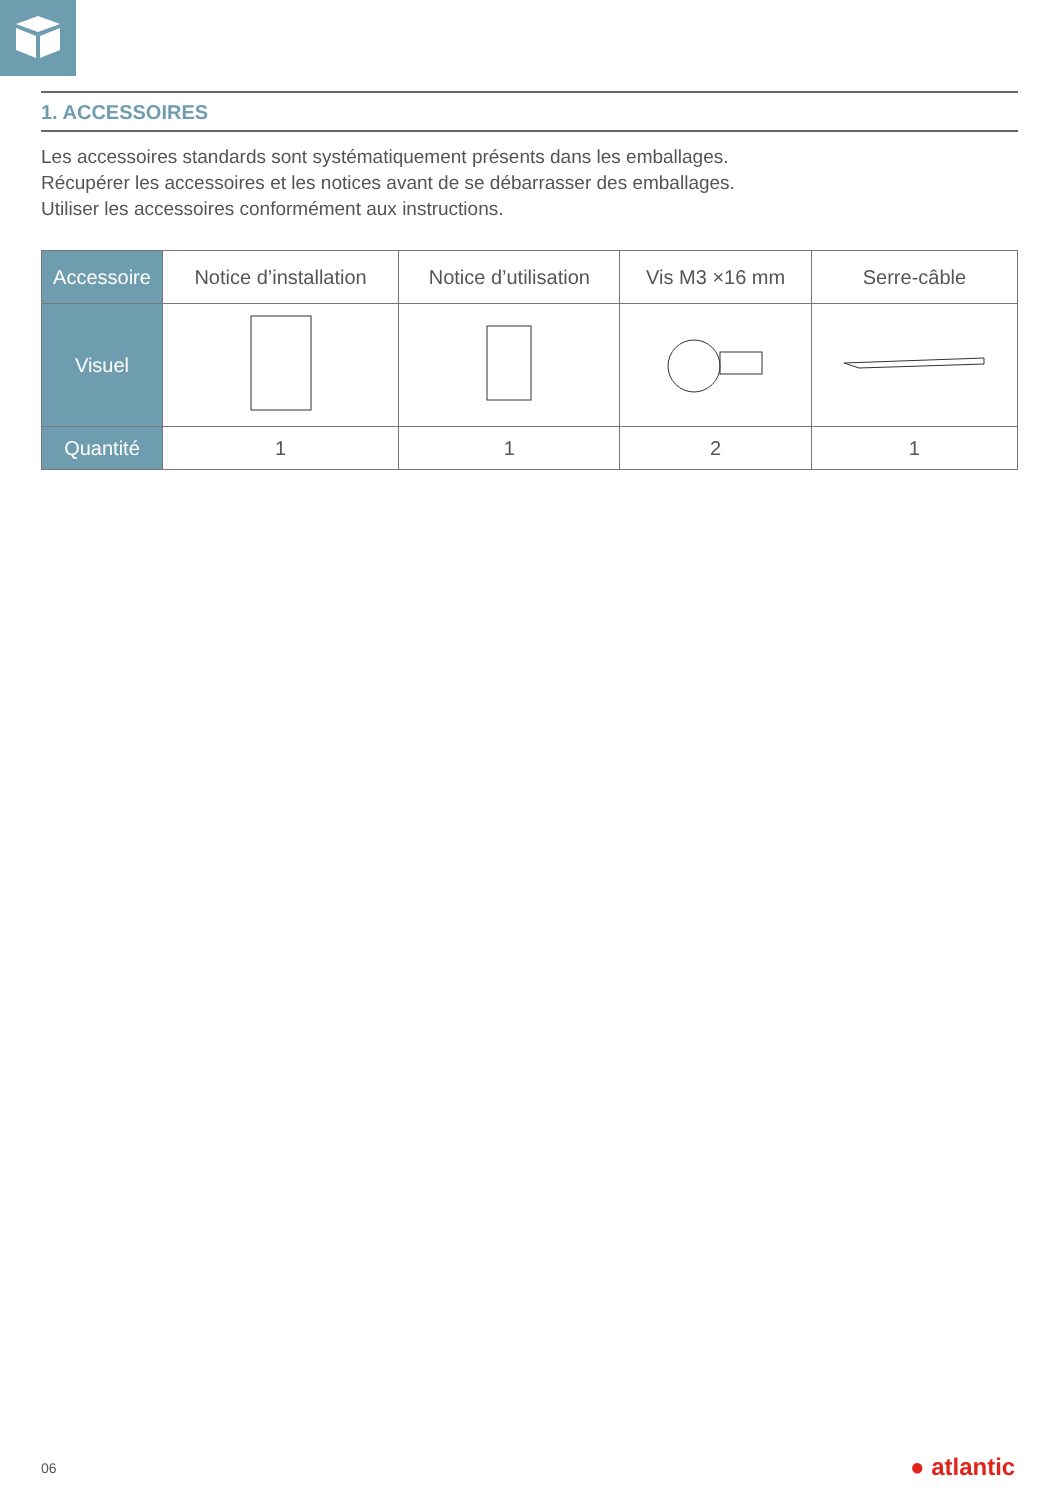1. ACCESSOIRES
Les accessoires standards sont systématiquement présents dans les emballages.
Récupérer les accessoires et les notices avant de se débarrasser des emballages.
Utiliser les accessoires conformément aux instructions.
| Accessoire | Notice d’installation | Notice d’utilisation | Vis M3 ×16 mm | Serre-câble |
| Visuel | | | | |
| Quantité | 1 | 1 | 2 | 1 |
06 ● atlantic